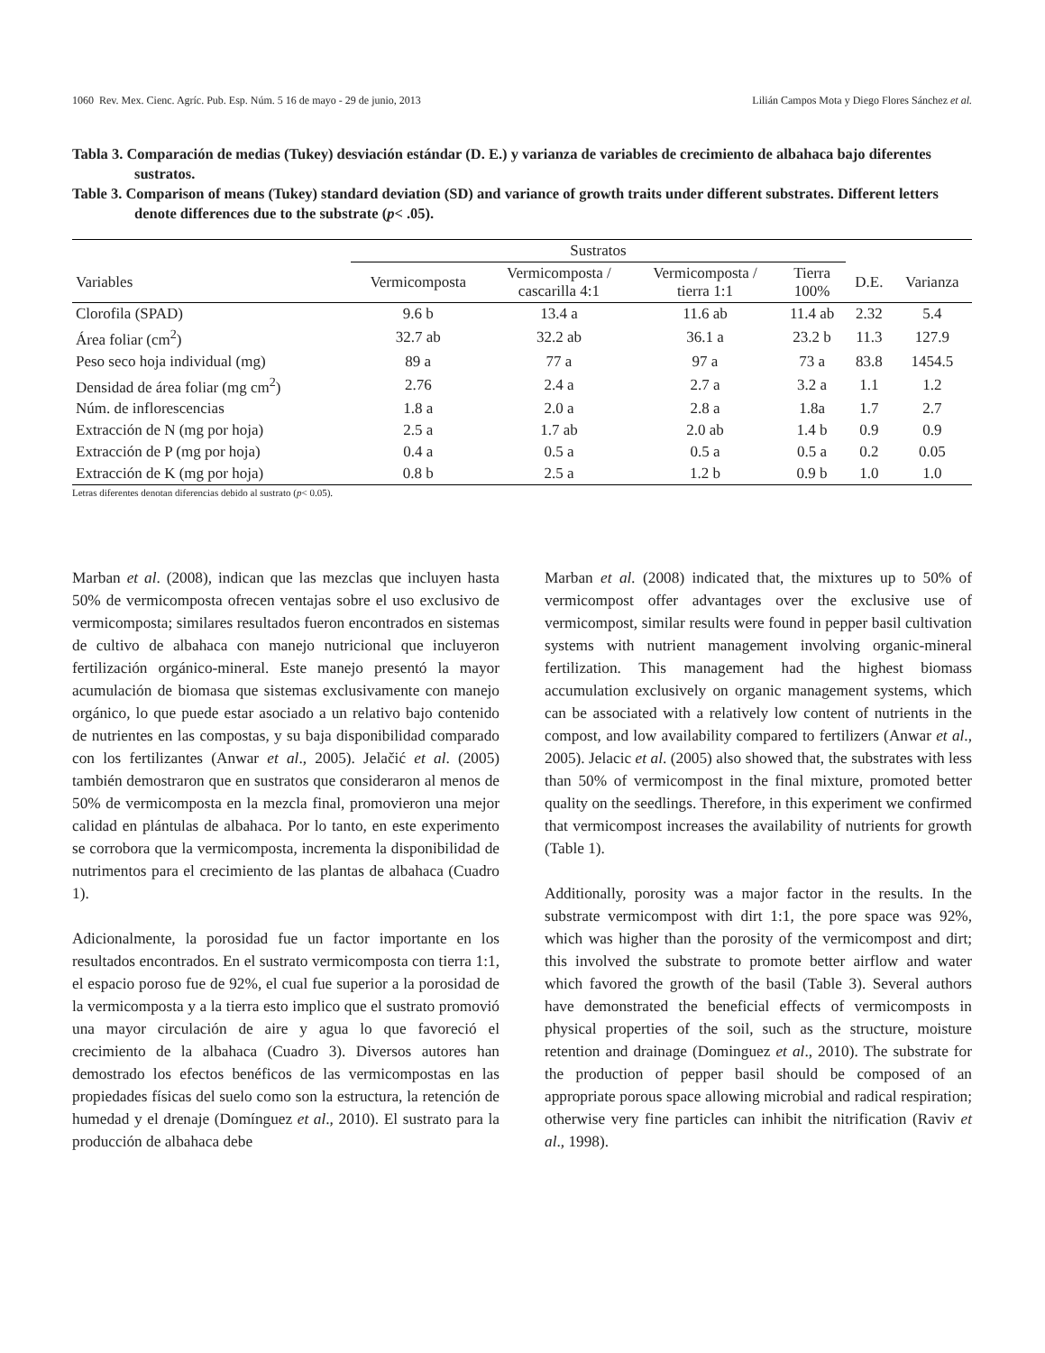1060 Rev. Mex. Cienc. Agríc. Pub. Esp. Núm. 5 16 de mayo - 29 de junio, 2013 Lilián Campos Mota y Diego Flores Sánchez et al.
Tabla 3. Comparación de medias (Tukey) desviación estándar (D. E.) y varianza de variables de crecimiento de albahaca bajo diferentes sustratos.
Table 3. Comparison of means (Tukey) standard deviation (SD) and variance of growth traits under different substrates. Different letters denote differences due to the substrate (p< .05).
| | Sustratos | | | | | |
| --- | --- | --- | --- | --- | --- | --- |
| Variables | Vermicomposta | Vermicomposta / cascarilla 4:1 | Vermicomposta / tierra 1:1 | Tierra 100% | D.E. | Varianza |
| Clorofila (SPAD) | 9.6 b | 13.4 a | 11.6 ab | 11.4 ab | 2.32 | 5.4 |
| Área foliar (cm<sup>2</sup>) | 32.7 ab | 32.2 ab | 36.1 a | 23.2 b | 11.3 | 127.9 |
| Peso seco hoja individual (mg) | 89 a | 77 a | 97 a | 73 a | 83.8 | 1454.5 |
| Densidad de área foliar (mg cm<sup>2</sup>) | 2.76 | 2.4 a | 2.7 a | 3.2 a | 1.1 | 1.2 |
| Núm. de inflorescencias | 1.8 a | 2.0 a | 2.8 a | 1.8a | 1.7 | 2.7 |
| Extracción de N (mg por hoja) | 2.5 a | 1.7 ab | 2.0 ab | 1.4 b | 0.9 | 0.9 |
| Extracción de P (mg por hoja) | 0.4 a | 0.5 a | 0.5 a | 0.5 a | 0.2 | 0.05 |
| Extracción de K (mg por hoja) | 0.8 b | 2.5 a | 1.2 b | 0.9 b | 1.0 | 1.0 |
Letras diferentes denotan diferencias debido al sustrato (p< 0.05).
Marban et al. (2008), indican que las mezclas que incluyen hasta 50% de vermicomposta ofrecen ventajas sobre el uso exclusivo de vermicomposta; similares resultados fueron encontrados en sistemas de cultivo de albahaca con manejo nutricional que incluyeron fertilización orgánico-mineral. Este manejo presentó la mayor acumulación de biomasa que sistemas exclusivamente con manejo orgánico, lo que puede estar asociado a un relativo bajo contenido de nutrientes en las compostas, y su baja disponibilidad comparado con los fertilizantes (Anwar et al., 2005). Jelačić et al. (2005) también demostraron que en sustratos que consideraron al menos de 50% de vermicomposta en la mezcla final, promovieron una mejor calidad en plántulas de albahaca. Por lo tanto, en este experimento se corrobora que la vermicomposta, incrementa la disponibilidad de nutrimentos para el crecimiento de las plantas de albahaca (Cuadro 1).
Adicionalmente, la porosidad fue un factor importante en los resultados encontrados. En el sustrato vermicomposta con tierra 1:1, el espacio poroso fue de 92%, el cual fue superior a la porosidad de la vermicomposta y a la tierra esto implico que el sustrato promovió una mayor circulación de aire y agua lo que favoreció el crecimiento de la albahaca (Cuadro 3). Diversos autores han demostrado los efectos benéficos de las vermicompostas en las propiedades físicas del suelo como son la estructura, la retención de humedad y el drenaje (Domínguez et al., 2010). El sustrato para la producción de albahaca debe
Marban et al. (2008) indicated that, the mixtures up to 50% of vermicompost offer advantages over the exclusive use of vermicompost, similar results were found in pepper basil cultivation systems with nutrient management involving organic-mineral fertilization. This management had the highest biomass accumulation exclusively on organic management systems, which can be associated with a relatively low content of nutrients in the compost, and low availability compared to fertilizers (Anwar et al., 2005). Jelacic et al. (2005) also showed that, the substrates with less than 50% of vermicompost in the final mixture, promoted better quality on the seedlings. Therefore, in this experiment we confirmed that vermicompost increases the availability of nutrients for growth (Table 1).
Additionally, porosity was a major factor in the results. In the substrate vermicompost with dirt 1:1, the pore space was 92%, which was higher than the porosity of the vermicompost and dirt; this involved the substrate to promote better airflow and water which favored the growth of the basil (Table 3). Several authors have demonstrated the beneficial effects of vermicomposts in physical properties of the soil, such as the structure, moisture retention and drainage (Dominguez et al., 2010). The substrate for the production of pepper basil should be composed of an appropriate porous space allowing microbial and radical respiration; otherwise very fine particles can inhibit the nitrification (Raviv et al., 1998).